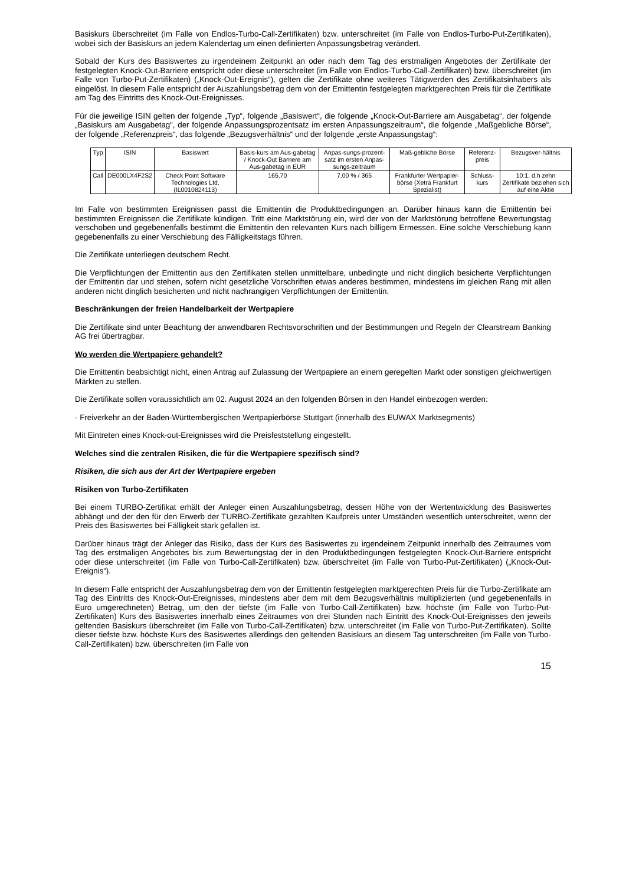Basiskurs überschreitet (im Falle von Endlos-Turbo-Call-Zertifikaten) bzw. unterschreitet (im Falle von Endlos-Turbo-Put-Zertifikaten), wobei sich der Basiskurs an jedem Kalendertag um einen definierten Anpassungsbetrag verändert.
Sobald der Kurs des Basiswertes zu irgendeinem Zeitpunkt an oder nach dem Tag des erstmaligen Angebotes der Zertifikate der festgelegten Knock-Out-Barriere entspricht oder diese unterschreitet (im Falle von Endlos-Turbo-Call-Zertifikaten) bzw. überschreitet (im Falle von Turbo-Put-Zertifikaten) („Knock-Out-Ereignis“), gelten die Zertifikate ohne weiteres Tätigwerden des Zertifikatsinhabers als eingelöst. In diesem Falle entspricht der Auszahlungsbetrag dem von der Emittentin festgelegten marktgerechten Preis für die Zertifikate am Tag des Eintritts des Knock-Out-Ereignisses.
Für die jeweilige ISIN gelten der folgende „Typ“, folgende „Basiswert“, die folgende „Knock-Out-Barriere am Ausgabetag“, der folgende „Basiskurs am Ausgabetag“, der folgende Anpassungsprozentsatz im ersten Anpassungszeitraum“, die folgende „Maßgebliche Börse“, der folgende „Referenzpreis“, das folgende „Bezugsverhältnis“ und der folgende „erste Anpassungstag“:
| Typ | ISIN | Basiswert | Basis-kurs am Aus-gabetag / Knock-Out Barriere am Aus-gabetag in EUR | Anpas-sungs-prozent-satz im ersten Anpas-sungs-zeitraum | Maß-gebliche Börse | Referenz-preis | Bezugsver-hältnis |
| --- | --- | --- | --- | --- | --- | --- | --- |
| Call | DE000LX4F2S2 | Check Point Software Technologies Ltd. (IL0010824113) | 165,70 | 7,00 % / 365 | Frankfurter Wertpapier-börse (Xetra Frankfurt Spezialist) | Schluss-kurs | 10:1, d.h zehn Zertifikate beziehen sich auf eine Aktie |
Im Falle von bestimmten Ereignissen passt die Emittentin die Produktbedingungen an. Darüber hinaus kann die Emittentin bei bestimmten Ereignissen die Zertifikate kündigen. Tritt eine Marktstörung ein, wird der von der Marktstörung betroffene Bewertungstag verschoben und gegebenenfalls bestimmt die Emittentin den relevanten Kurs nach billigem Ermessen. Eine solche Verschiebung kann gegebenenfalls zu einer Verschiebung des Fälligkeitstags führen.
Die Zertifikate unterliegen deutschem Recht.
Die Verpflichtungen der Emittentin aus den Zertifikaten stellen unmittelbare, unbedingte und nicht dinglich besicherte Verpflichtungen der Emittentin dar und stehen, sofern nicht gesetzliche Vorschriften etwas anderes bestimmen, mindestens im gleichen Rang mit allen anderen nicht dinglich besicherten und nicht nachrangigen Verpflichtungen der Emittentin.
Beschränkungen der freien Handelbarkeit der Wertpapiere
Die Zertifikate sind unter Beachtung der anwendbaren Rechtsvorschriften und der Bestimmungen und Regeln der Clearstream Banking AG frei übertragbar.
Wo werden die Wertpapiere gehandelt?
Die Emittentin beabsichtigt nicht, einen Antrag auf Zulassung der Wertpapiere an einem geregelten Markt oder sonstigen gleichwertigen Märkten zu stellen.
Die Zertifikate sollen voraussichtlich am 02. August 2024 an den folgenden Börsen in den Handel einbezogen werden:
- Freiverkehr an der Baden-Württembergischen Wertpapierbörse Stuttgart (innerhalb des EUWAX Marktsegments)
Mit Eintreten eines Knock-out-Ereignisses wird die Preisfeststellung eingestellt.
Welches sind die zentralen Risiken, die für die Wertpapiere spezifisch sind?
Risiken, die sich aus der Art der Wertpapiere ergeben
Risiken von Turbo-Zertifikaten
Bei einem TURBO-Zertifikat erhält der Anleger einen Auszahlungsbetrag, dessen Höhe von der Wertentwicklung des Basiswertes abhängt und der den für den Erwerb der TURBO-Zertifikate gezahlten Kaufpreis unter Umständen wesentlich unterschreitet, wenn der Preis des Basiswertes bei Fälligkeit stark gefallen ist.
Darüber hinaus trägt der Anleger das Risiko, dass der Kurs des Basiswertes zu irgendeinem Zeitpunkt innerhalb des Zeitraumes vom Tag des erstmaligen Angebotes bis zum Bewertungstag der in den Produktbedingungen festgelegten Knock-Out-Barriere entspricht oder diese unterschreitet (im Falle von Turbo-Call-Zertifikaten) bzw. überschreitet (im Falle von Turbo-Put-Zertifikaten) („Knock-Out-Ereignis“).
In diesem Falle entspricht der Auszahlungsbetrag dem von der Emittentin festgelegten marktgerechten Preis für die Turbo-Zertifikate am Tag des Eintritts des Knock-Out-Ereignisses, mindestens aber dem mit dem Bezugsverhältnis multiplizierten (und gegebenenfalls in Euro umgerechneten) Betrag, um den der tiefste (im Falle von Turbo-Call-Zertifikaten) bzw. höchste (im Falle von Turbo-Put-Zertifikaten) Kurs des Basiswertes innerhalb eines Zeitraumes von drei Stunden nach Eintritt des Knock-Out-Ereignisses den jeweils geltenden Basiskurs überschreitet (im Falle von Turbo-Call-Zertifikaten) bzw. unterschreitet (im Falle von Turbo-Put-Zertifikaten). Sollte dieser tiefste bzw. höchste Kurs des Basiswertes allerdings den geltenden Basiskurs an diesem Tag unterschreiten (im Falle von Turbo-Call-Zertifikaten) bzw. überschreiten (im Falle von
15